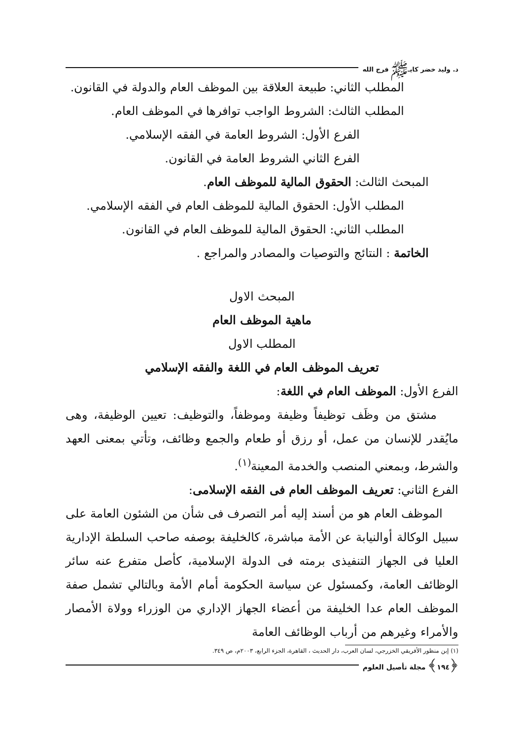د. وليد خضر كايـﷺ فرج الله
المطلب الثاني: طبيعة العلاقة بين الموظف العام والدولة في القانون.
المطلب الثالث: الشروط الواجب توافرها في الموظف العام.
الفرع الأول: الشروط العامة في الفقه الإسلامي.
الفرع الثاني الشروط العامة في القانون.
المبحث الثالث: الحقوق المالية للموظف العام.
المطلب الأول: الحقوق المالية للموظف العام في الفقه الإسلامي.
المطلب الثاني: الحقوق المالية للموظف العام في القانون.
الخاتمة : النتائج والتوصيات والمصادر والمراجع .
المبحث الاول
ماهية الموظف العام
المطلب الاول
تعريف الموظف العام في اللغة والفقه الإسلامي
الفرع الأول: الموظف العام في اللغة:
مشتق من وظَف توظيفاً وظيفة وموظفاً، والتوظيف: تعيين الوظيفة، وهى مايُقدر للإنسان من عمل، أو رزق أو طعام والجمع وظائف، وتأتي بمعنى العهد والشرط، وبمعني المنصب والخدمة المعينة<sup>(١)</sup>.
الفرع الثاني: تعريف الموظف العام فى الفقه الإسلامى:
الموظف العام هو من أسند إليه أمر التصرف فى شأن من الشئون العامة على سبيل الوكالة أوالنيابة عن الأمة مباشرة، كالخليفة بوصفه صاحب السلطة الإدارية العليا فى الجهاز التنفيذى برمته فى الدولة الإسلامية، كأصل متفرع عنه سائر الوظائف العامة، وكمسئول عن سياسة الحكومة أمام الأمة وبالتالي تشمل صفة الموظف العام عدا الخليفة من أعضاء الجهاز الإداري من الوزراء وولاة الأمصار والأمراء وغيرهم من أرباب الوظائف العامة
(١) إبن منظور الأفريقي الخزرجي، لسان العرب، دار الحديث ، القاهرة، الجزء الرابع، ٢٠٠٣م، ص ٣٤٩.
﴿١٩٤﴾ مجلة تأصيل العلوم